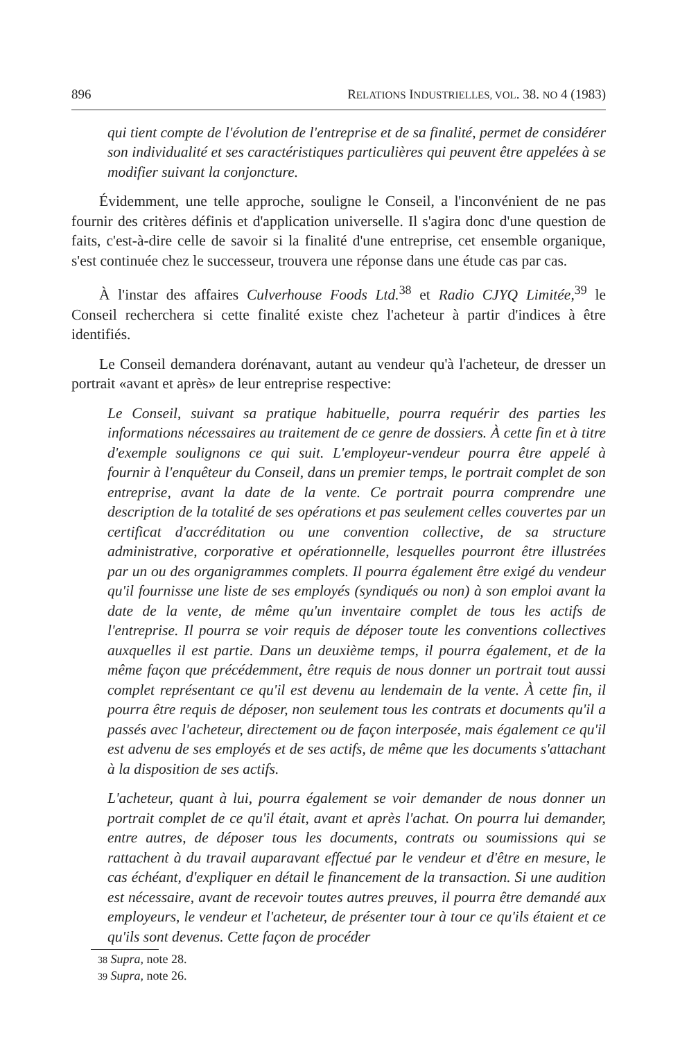896 RELATIONS INDUSTRIELLES, VOL. 38. NO 4 (1983)
qui tient compte de l'évolution de l'entreprise et de sa finalité, permet de considérer son individualité et ses caractéristiques particulières qui peuvent être appelées à se modifier suivant la conjoncture.
Évidemment, une telle approche, souligne le Conseil, a l'inconvénient de ne pas fournir des critères définis et d'application universelle. Il s'agira donc d'une question de faits, c'est-à-dire celle de savoir si la finalité d'une entreprise, cet ensemble organique, s'est continuée chez le successeur, trouvera une réponse dans une étude cas par cas.
À l'instar des affaires Culverhouse Foods Ltd.<sup>38</sup> et Radio CJYQ Limitée,<sup>39</sup> le Conseil recherchera si cette finalité existe chez l'acheteur à partir d'indices à être identifiés.
Le Conseil demandera dorénavant, autant au vendeur qu'à l'acheteur, de dresser un portrait «avant et après» de leur entreprise respective:
Le Conseil, suivant sa pratique habituelle, pourra requérir des parties les informations nécessaires au traitement de ce genre de dossiers. À cette fin et à titre d'exemple soulignons ce qui suit. L'employeur-vendeur pourra être appelé à fournir à l'enquêteur du Conseil, dans un premier temps, le portrait complet de son entreprise, avant la date de la vente. Ce portrait pourra comprendre une description de la totalité de ses opérations et pas seulement celles couvertes par un certificat d'accréditation ou une convention collective, de sa structure administrative, corporative et opérationnelle, lesquelles pourront être illustrées par un ou des organigrammes complets. Il pourra également être exigé du vendeur qu'il fournisse une liste de ses employés (syndiqués ou non) à son emploi avant la date de la vente, de même qu'un inventaire complet de tous les actifs de l'entreprise. Il pourra se voir requis de déposer toute les conventions collectives auxquelles il est partie. Dans un deuxième temps, il pourra également, et de la même façon que précédemment, être requis de nous donner un portrait tout aussi complet représentant ce qu'il est devenu au lendemain de la vente. À cette fin, il pourra être requis de déposer, non seulement tous les contrats et documents qu'il a passés avec l'acheteur, directement ou de façon interposée, mais également ce qu'il est advenu de ses employés et de ses actifs, de même que les documents s'attachant à la disposition de ses actifs.
L'acheteur, quant à lui, pourra également se voir demander de nous donner un portrait complet de ce qu'il était, avant et après l'achat. On pourra lui demander, entre autres, de déposer tous les documents, contrats ou soumissions qui se rattachent à du travail auparavant effectué par le vendeur et d'être en mesure, le cas échéant, d'expliquer en détail le financement de la transaction. Si une audition est nécessaire, avant de recevoir toutes autres preuves, il pourra être demandé aux employeurs, le vendeur et l'acheteur, de présenter tour à tour ce qu'ils étaient et ce qu'ils sont devenus. Cette façon de procéder
38 Supra, note 28.
39 Supra, note 26.